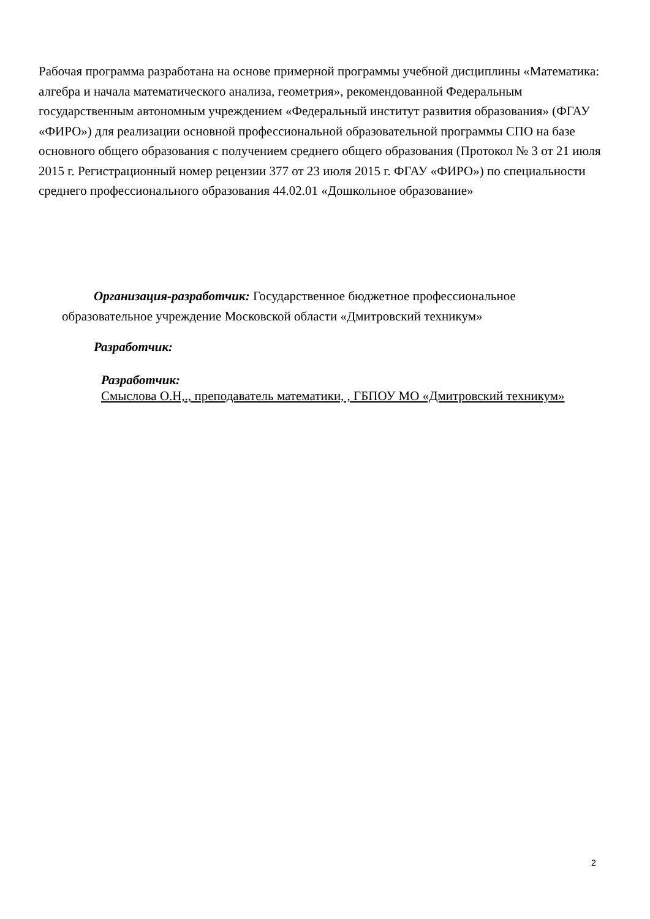Рабочая программа разработана на основе примерной программы учебной дисциплины «Математика: алгебра и начала математического анализа, геометрия», рекомендованной Федеральным государственным автономным учреждением «Федеральный институт развития образования» (ФГАУ «ФИРО») для реализации основной профессиональной образовательной программы СПО на базе основного общего образования с получением среднего общего образования (Протокол № 3 от 21 июля 2015 г. Регистрационный номер рецензии 377 от 23 июля 2015 г. ФГАУ «ФИРО») по специальности среднего профессионального образования 44.02.01 «Дошкольное образование»
Организация-разработчик: Государственное бюджетное профессиональное образовательное учреждение Московской области «Дмитровский техникум»
Разработчик:
Разработчик:
Смыслова О.Н,., преподаватель математики, , ГБПОУ МО «Дмитровский техникум»
2